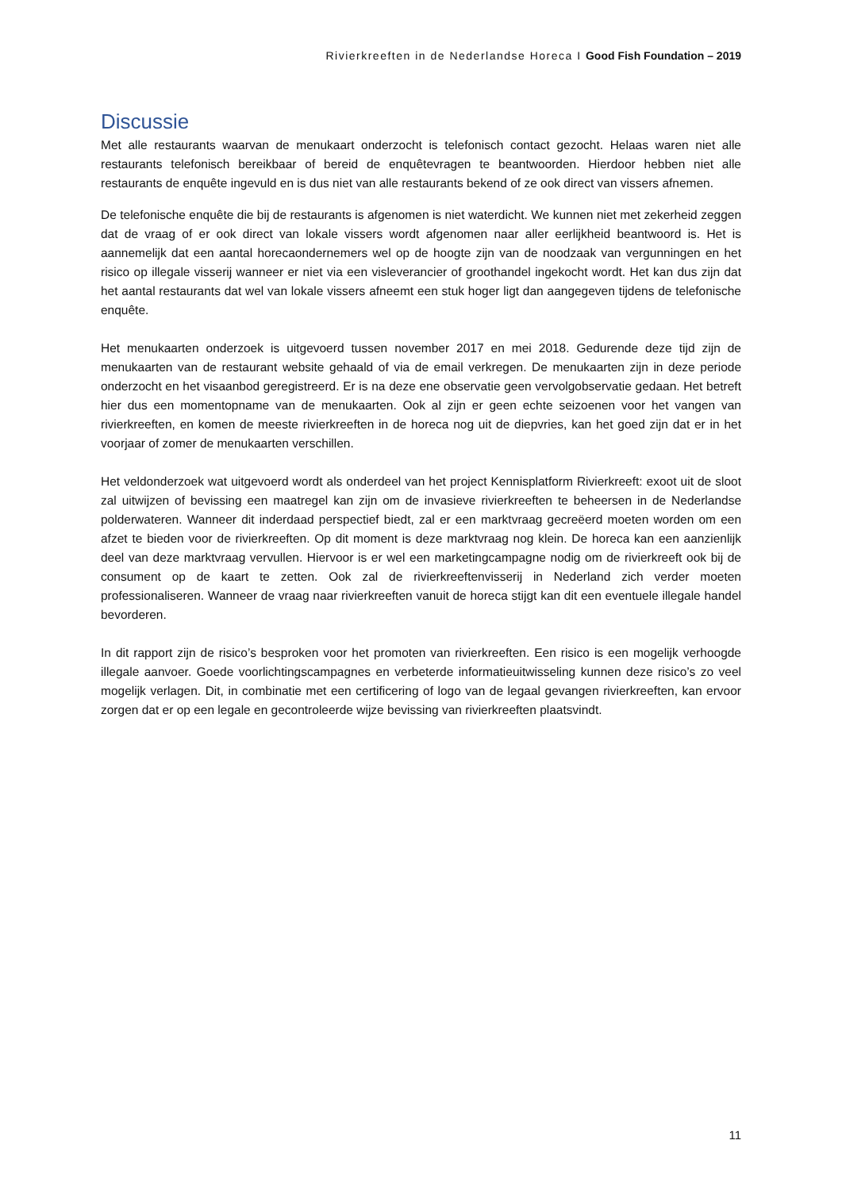Rivierkreeften in de Nederlandse Horeca I Good Fish Foundation – 2019
Discussie
Met alle restaurants waarvan de menukaart onderzocht is telefonisch contact gezocht. Helaas waren niet alle restaurants telefonisch bereikbaar of bereid de enquêtevragen te beantwoorden. Hierdoor hebben niet alle restaurants de enquête ingevuld en is dus niet van alle restaurants bekend of ze ook direct van vissers afnemen.
De telefonische enquête die bij de restaurants is afgenomen is niet waterdicht. We kunnen niet met zekerheid zeggen dat de vraag of er ook direct van lokale vissers wordt afgenomen naar aller eerlijkheid beantwoord is. Het is aannemelijk dat een aantal horecaondernemers wel op de hoogte zijn van de noodzaak van vergunningen en het risico op illegale visserij wanneer er niet via een visleverancier of groothandel ingekocht wordt. Het kan dus zijn dat het aantal restaurants dat wel van lokale vissers afneemt een stuk hoger ligt dan aangegeven tijdens de telefonische enquête.
Het menukaarten onderzoek is uitgevoerd tussen november 2017 en mei 2018. Gedurende deze tijd zijn de menukaarten van de restaurant website gehaald of via de email verkregen. De menukaarten zijn in deze periode onderzocht en het visaanbod geregistreerd. Er is na deze ene observatie geen vervolgobservatie gedaan. Het betreft hier dus een momentopname van de menukaarten. Ook al zijn er geen echte seizoenen voor het vangen van rivierkreeften, en komen de meeste rivierkreeften in de horeca nog uit de diepvries, kan het goed zijn dat er in het voorjaar of zomer de menukaarten verschillen.
Het veldonderzoek wat uitgevoerd wordt als onderdeel van het project Kennisplatform Rivierkreeft: exoot uit de sloot zal uitwijzen of bevissing een maatregel kan zijn om de invasieve rivierkreeften te beheersen in de Nederlandse polderwateren. Wanneer dit inderdaad perspectief biedt, zal er een marktvraag gecreëerd moeten worden om een afzet te bieden voor de rivierkreeften. Op dit moment is deze marktvraag nog klein. De horeca kan een aanzienlijk deel van deze marktvraag vervullen. Hiervoor is er wel een marketingcampagne nodig om de rivierkreeft ook bij de consument op de kaart te zetten. Ook zal de rivierkreeftenvisserij in Nederland zich verder moeten professionaliseren. Wanneer de vraag naar rivierkreeften vanuit de horeca stijgt kan dit een eventuele illegale handel bevorderen.
In dit rapport zijn de risico’s besproken voor het promoten van rivierkreeften. Een risico is een mogelijk verhoogde illegale aanvoer. Goede voorlichtingscampagnes en verbeterde informatieuitwisseling kunnen deze risico’s zo veel mogelijk verlagen. Dit, in combinatie met een certificering of logo van de legaal gevangen rivierkreeften, kan ervoor zorgen dat er op een legale en gecontroleerde wijze bevissing van rivierkreeften plaatsvindt.
11